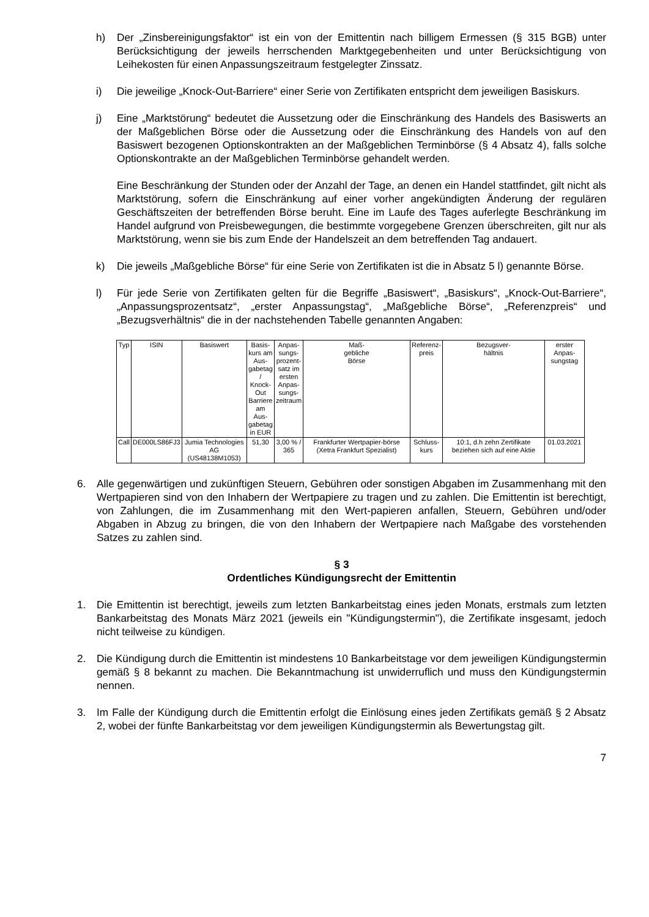h) Der „Zinsbereinigungsfaktor“ ist ein von der Emittentin nach billigem Ermessen (§ 315 BGB) unter Berücksichtigung der jeweils herrschenden Marktgegebenheiten und unter Berücksichtigung von Leihekosten für einen Anpassungszeitraum festgelegter Zinssatz.
i) Die jeweilige „Knock-Out-Barriere“ einer Serie von Zertifikaten entspricht dem jeweiligen Basiskurs.
j) Eine „Marktstörung“ bedeutet die Aussetzung oder die Einschränkung des Handels des Basiswerts an der Maßgeblichen Börse oder die Aussetzung oder die Einschränkung des Handels von auf den Basiswert bezogenen Optionskontrakten an der Maßgeblichen Terminbörse (§ 4 Absatz 4), falls solche Optionskontrakte an der Maßgeblichen Terminbörse gehandelt werden.
Eine Beschränkung der Stunden oder der Anzahl der Tage, an denen ein Handel stattfindet, gilt nicht als Marktstörung, sofern die Einschränkung auf einer vorher angekündigten Änderung der regulären Geschäftszeiten der betreffenden Börse beruht. Eine im Laufe des Tages auferlegte Beschränkung im Handel aufgrund von Preisbewegungen, die bestimmte vorgegebene Grenzen überschreiten, gilt nur als Marktstörung, wenn sie bis zum Ende der Handelszeit an dem betreffenden Tag andauert.
k) Die jeweils „Maßgebliche Börse“ für eine Serie von Zertifikaten ist die in Absatz 5 l) genannte Börse.
l) Für jede Serie von Zertifikaten gelten für die Begriffe „Basiswert“, „Basiskurs“, „Knock-Out-Barriere“, „Anpassungsprozentsatz“, „erster Anpassungstag“, „Maßgebliche Börse“, „Referenzpreis“ und „Bezugsverhältnis“ die in der nachstehenden Tabelle genannten Angaben:
| Typ | ISIN | Basiswert | Basis- kurs am Aus- gabetag / Knock- Out Barriere am Aus- gabetag in EUR | Anpas- sungs- prozent- satz im ersten Anpas- sungs- zeitraum | Maß- gebliche Börse | Referenz- preis | Bezugsver- hältnis | erster Anpas- sungstag |
| Call | DE000LS86FJ3 | Jumia Technologies AG (US48138M1053) | 51,30 | 3,00 % / 365 | Frankfurter Wertpapier-börse (Xetra Frankfurt Spezialist) | Schluss- kurs | 10:1, d.h zehn Zertifikate beziehen sich auf eine Aktie | 01.03.2021 |
6. Alle gegenwärtigen und zukünftigen Steuern, Gebühren oder sonstigen Abgaben im Zusammenhang mit den Wertpapieren sind von den Inhabern der Wertpapiere zu tragen und zu zahlen. Die Emittentin ist berechtigt, von Zahlungen, die im Zusammenhang mit den Wert-papieren anfallen, Steuern, Gebühren und/oder Abgaben in Abzug zu bringen, die von den Inhabern der Wertpapiere nach Maßgabe des vorstehenden Satzes zu zahlen sind.
§ 3
Ordentliches Kündigungsrecht der Emittentin
1. Die Emittentin ist berechtigt, jeweils zum letzten Bankarbeitstag eines jeden Monats, erstmals zum letzten Bankarbeitstag des Monats März 2021 (jeweils ein "Kündigungstermin"), die Zertifikate insgesamt, jedoch nicht teilweise zu kündigen.
2. Die Kündigung durch die Emittentin ist mindestens 10 Bankarbeitstage vor dem jeweiligen Kündigungstermin gemäß § 8 bekannt zu machen. Die Bekanntmachung ist unwiderruflich und muss den Kündigungstermin nennen.
3. Im Falle der Kündigung durch die Emittentin erfolgt die Einlösung eines jeden Zertifikats gemäß § 2 Absatz 2, wobei der fünfte Bankarbeitstag vor dem jeweiligen Kündigungstermin als Bewertungstag gilt.
7